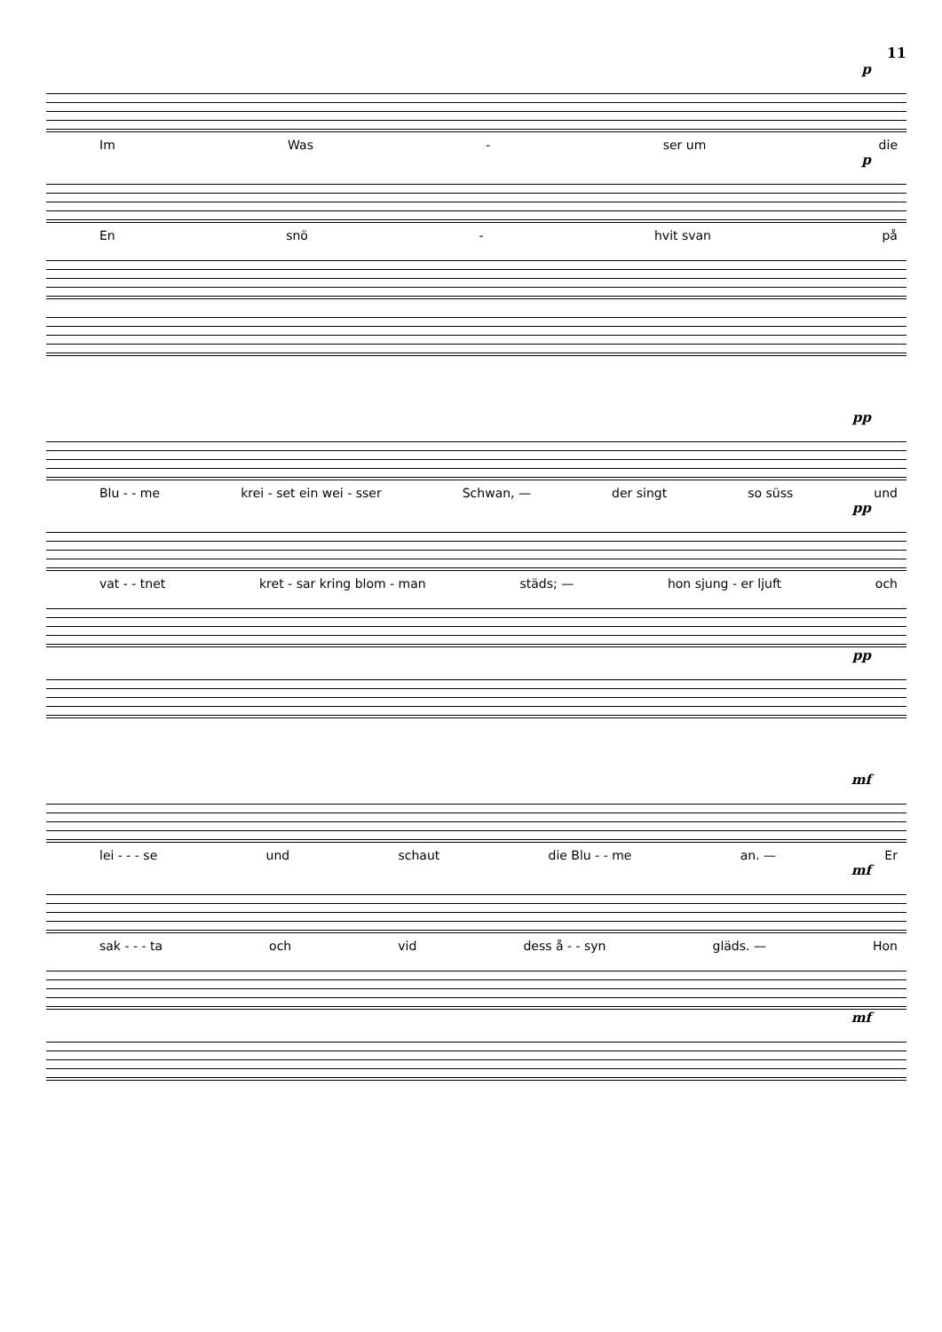11
p
Im Was - ser um die
p
En snö - hvit svan på
pp
Blu - - me krei - set ein wei - sser Schwan, — der singt so süss und
pp
vat - - tnet kret - sar kring blom - man städs; — hon sjung - er ljuft och
pp
mf
lei - - - se und schaut die Blu - - me an. — Er
mf
sak - - - ta och vid dess å - - syn gläds. — Hon
mf